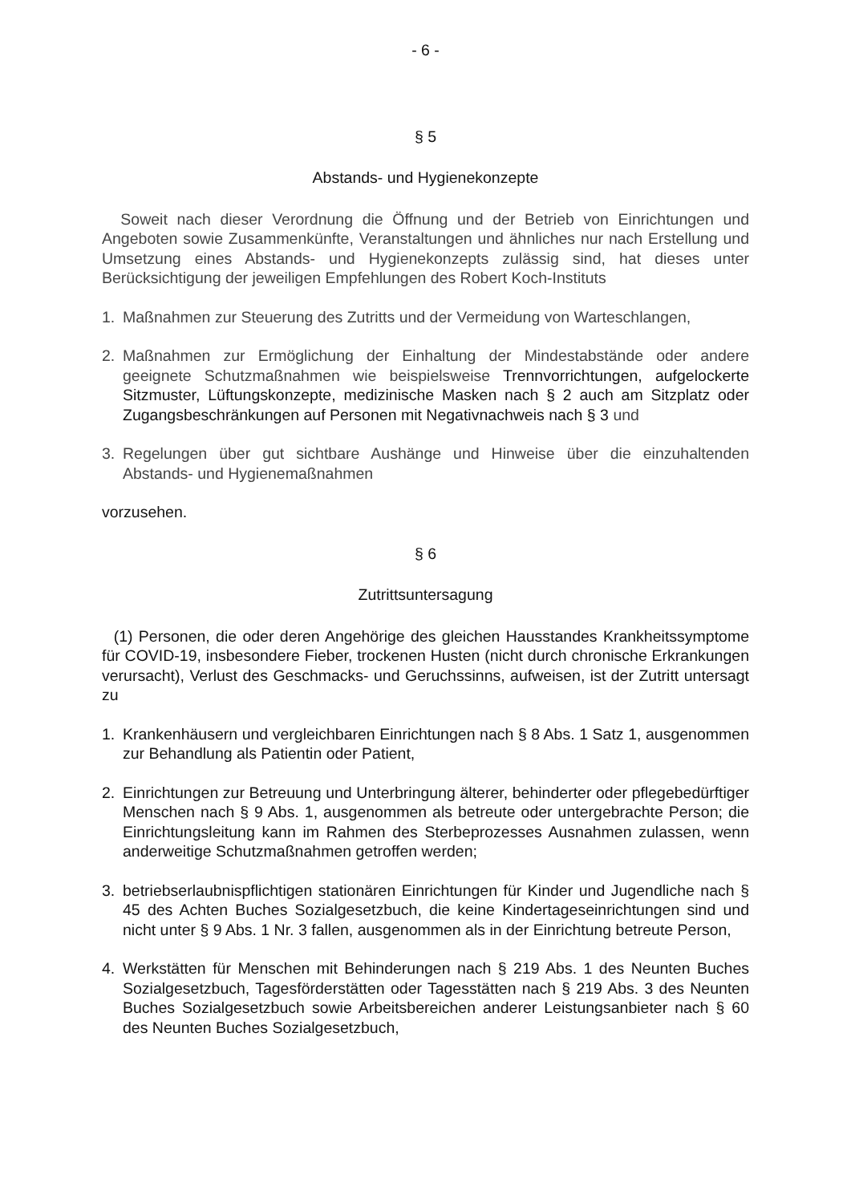- 6 -
§ 5
Abstands- und Hygienekonzepte
Soweit nach dieser Verordnung die Öffnung und der Betrieb von Einrichtungen und Angeboten sowie Zusammenkünfte, Veranstaltungen und ähnliches nur nach Erstellung und Umsetzung eines Abstands- und Hygienekonzepts zulässig sind, hat dieses unter Berücksichtigung der jeweiligen Empfehlungen des Robert Koch-Instituts
1. Maßnahmen zur Steuerung des Zutritts und der Vermeidung von Warteschlangen,
2. Maßnahmen zur Ermöglichung der Einhaltung der Mindestabstände oder andere geeignete Schutzmaßnahmen wie beispielsweise Trennvorrichtungen, aufgelockerte Sitzmuster, Lüftungskonzepte, medizinische Masken nach § 2 auch am Sitzplatz oder Zugangsbeschränkungen auf Personen mit Negativnachweis nach § 3 und
3. Regelungen über gut sichtbare Aushänge und Hinweise über die einzuhaltenden Abstands- und Hygienemaßnahmen
vorzusehen.
§ 6
Zutrittsuntersagung
(1) Personen, die oder deren Angehörige des gleichen Hausstandes Krankheitssymptome für COVID-19, insbesondere Fieber, trockenen Husten (nicht durch chronische Erkrankungen verursacht), Verlust des Geschmacks- und Geruchssinns, aufweisen, ist der Zutritt untersagt zu
1. Krankenhäusern und vergleichbaren Einrichtungen nach § 8 Abs. 1 Satz 1, ausgenommen zur Behandlung als Patientin oder Patient,
2. Einrichtungen zur Betreuung und Unterbringung älterer, behinderter oder pflegebedürftiger Menschen nach § 9 Abs. 1, ausgenommen als betreute oder untergebrachte Person; die Einrichtungsleitung kann im Rahmen des Sterbeprozesses Ausnahmen zulassen, wenn anderweitige Schutzmaßnahmen getroffen werden;
3. betriebserlaubnispflichtigen stationären Einrichtungen für Kinder und Jugendliche nach § 45 des Achten Buches Sozialgesetzbuch, die keine Kindertageseinrichtungen sind und nicht unter § 9 Abs. 1 Nr. 3 fallen, ausgenommen als in der Einrichtung betreute Person,
4. Werkstätten für Menschen mit Behinderungen nach § 219 Abs. 1 des Neunten Buches Sozialgesetzbuch, Tagesförderstätten oder Tagesstätten nach § 219 Abs. 3 des Neunten Buches Sozialgesetzbuch sowie Arbeitsbereichen anderer Leistungsanbieter nach § 60 des Neunten Buches Sozialgesetzbuch,